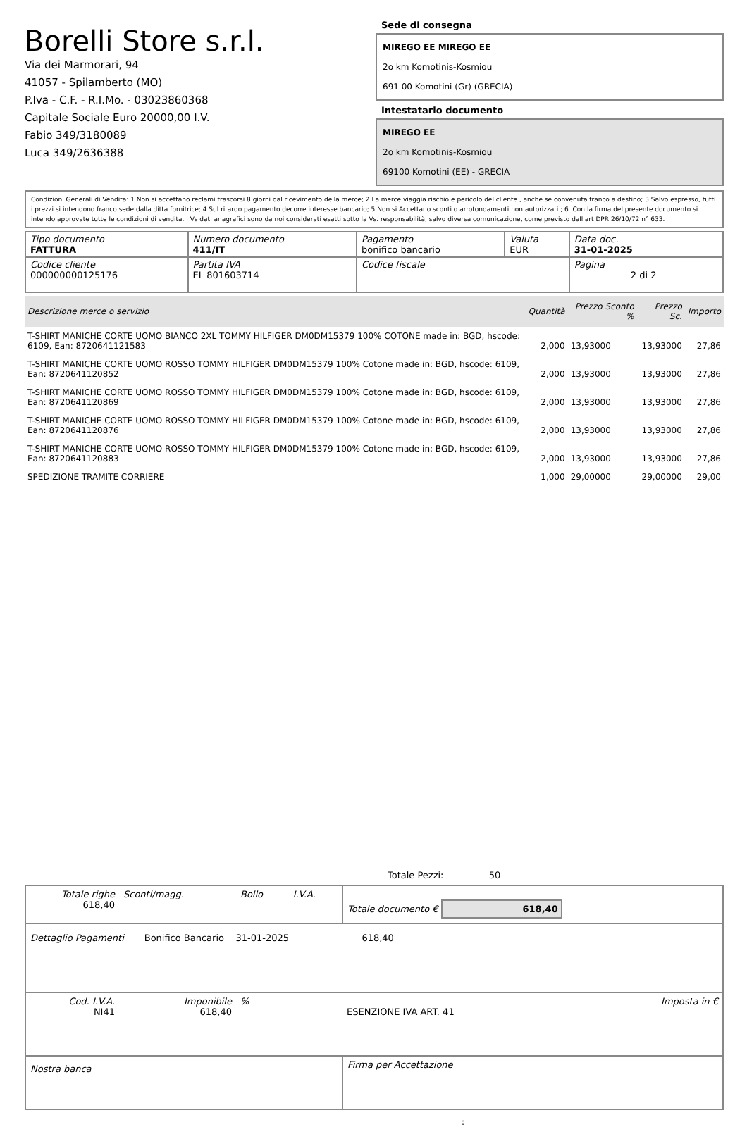Borelli Store s.r.l.
Via dei Marmorari, 94
41057 - Spilamberto (MO)
P.Iva - C.F. - R.I.Mo. - 03023860368
Capitale Sociale Euro 20000,00 I.V.
Fabio 349/3180089
Luca 349/2636388
Sede di consegna
MIREGO EE MIREGO EE
2o km Komotinis-Kosmiou
691 00 Komotini (Gr) (GRECIA)
Intestatario documento
MIREGO EE
2o km Komotinis-Kosmiou
69100 Komotini (EE) - GRECIA
Condizioni Generali di Vendita: 1.Non si accettano reclami trascorsi 8 giorni dal ricevimento della merce; 2.La merce viaggia rischio e pericolo del cliente , anche se convenuta franco a destino; 3.Salvo espresso, tutti i prezzi si intendono franco sede dalla ditta fornitrice; 4.Sul ritardo pagamento decorre interesse bancario; 5.Non si Accettano sconti o arrotondamenti non autorizzati ; 6. Con la firma del presente documento si intendo approvate tutte le condizioni di vendita. I Vs dati anagrafici sono da noi considerati esatti sotto la Vs. responsabilità, salvo diversa comunicazione, come previsto dall'art DPR 26/10/72 n° 633.
| Tipo documento FATTURA | Numero documento 411/IT | Pagamento bonifico bancario | Valuta EUR | Data doc. 31-01-2025 |
| Codice cliente 000000000125176 | Partita IVA EL 801603714 | Codice fiscale | | Pagina 2 di 2 |
| Descrizione merce o servizio | Quantità | Prezzo Sconto % | Prezzo Sc. | Importo |
| --- | --- | --- | --- | --- |
| T-SHIRT MANICHE CORTE UOMO BIANCO 2XL TOMMY HILFIGER DM0DM15379 100% COTONE made in: BGD, hscode: 6109, Ean: 8720641121583 | 2,000 | 13,93000 | 13,93000 | 27,86 |
| T-SHIRT MANICHE CORTE UOMO ROSSO TOMMY HILFIGER DM0DM15379 100% Cotone made in: BGD, hscode: 6109, Ean: 8720641120852 | 2,000 | 13,93000 | 13,93000 | 27,86 |
| T-SHIRT MANICHE CORTE UOMO ROSSO TOMMY HILFIGER DM0DM15379 100% Cotone made in: BGD, hscode: 6109, Ean: 8720641120869 | 2,000 | 13,93000 | 13,93000 | 27,86 |
| T-SHIRT MANICHE CORTE UOMO ROSSO TOMMY HILFIGER DM0DM15379 100% Cotone made in: BGD, hscode: 6109, Ean: 8720641120876 | 2,000 | 13,93000 | 13,93000 | 27,86 |
| T-SHIRT MANICHE CORTE UOMO ROSSO TOMMY HILFIGER DM0DM15379 100% Cotone made in: BGD, hscode: 6109, Ean: 8720641120883 | 2,000 | 13,93000 | 13,93000 | 27,86 |
| SPEDIZIONE TRAMITE CORRIERE | 1,000 | 29,00000 | 29,00000 | 29,00 |
Totale Pezzi: 50
| Totale righe 618,40 | Sconti/magg. | Bollo | I.V.A. | Totale documento € 618,40 | |
| Dettaglio Pagamenti Bonifico Bancario 31-01-2025 618,40 | | | | | |
| Cod. I.V.A. NI41 | Imponibile 618,40 | % | | ESENZIONE IVA ART. 41 | Imposta in € |
| Nostra banca | | | | Firma per Accettazione | |
: